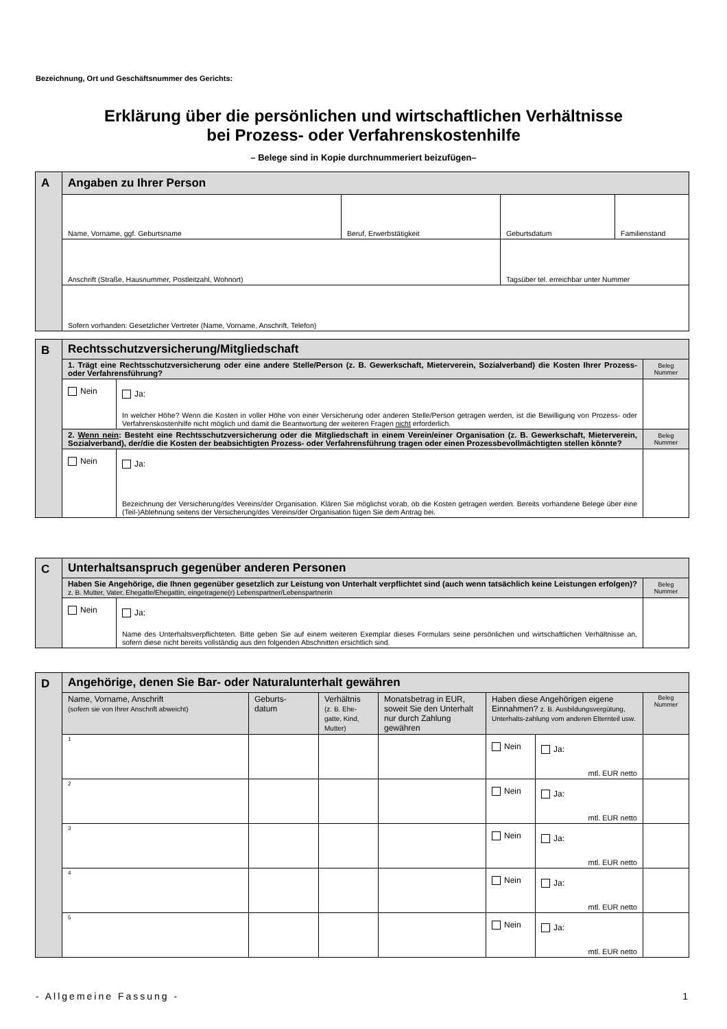Bezeichnung, Ort und Geschäftsnummer des Gerichts:
Erklärung über die persönlichen und wirtschaftlichen Verhältnisse
bei Prozess- oder Verfahrenskostenhilfe
– Belege sind in Kopie durchnummeriert beizufügen–
| A | Angaben zu Ihrer Person | | | |
| | Name, Vorname, ggf. Geburtsname | Beruf, Erwerbstätigkeit | Geburtsdatum | Familienstand |
| | Anschrift (Straße, Hausnummer, Postleitzahl, Wohnort) | | Tagsüber tel. erreichbar unter Nummer | |
| | Sofern vorhanden: Gesetzlicher Vertreter (Name, Vorname, Anschrift, Telefon) | | | |
| B | Rechtsschutzversicherung/Mitgliedschaft | | |
| | 1. Trägt eine Rechtsschutzversicherung oder eine andere Stelle/Person (z. B. Gewerkschaft, Mieterverein, Sozialverband) die Kosten Ihrer Prozess- oder Verfahrensführung? | | Beleg Nummer |
| | Nein | Ja: In welcher Höhe? Wenn die Kosten in voller Höhe von einer Versicherung oder anderen Stelle/Person getragen werden, ist die Bewilligung von Prozess- oder Verfahrenskostenhilfe nicht möglich und damit die Beantwortung der weiteren Fragen nicht erforderlich. | |
| | 2. Wenn nein : Besteht eine Rechtsschutzversicherung oder die Mitgliedschaft in einem Verein/einer Organisation (z. B. Gewerkschaft, Mieterverein, Sozialverband), der/die die Kosten der beabsichtigten Prozess- oder Verfahrensführung tragen oder einen Prozessbevollmächtigten stellen könnte? | | Beleg Nummer |
| | Nein | Ja: Bezeichnung der Versicherung/des Vereins/der Organisation. Klären Sie möglichst vorab, ob die Kosten getragen werden. Bereits vorhandene Belege über eine (Teil-)Ablehnung seitens der Versicherung/des Vereins/der Organisation fügen Sie dem Antrag bei. | |
| C | Unterhaltsanspruch gegenüber anderen Personen | | |
| | Haben Sie Angehörige, die Ihnen gegenüber gesetzlich zur Leistung von Unterhalt verpflichtet sind (auch wenn tatsächlich keine Leistungen erfolgen)? z. B. Mutter, Vater, Ehegatte/Ehegattin, eingetragene(r) Lebenspartner/Lebenspartnerin | | Beleg Nummer |
| | Nein | Ja: Name des Unterhaltsverpflichteten. Bitte geben Sie auf einem weiteren Exemplar dieses Formulars seine persönlichen und wirtschaftlichen Verhältnisse an, sofern diese nicht bereits vollständig aus den folgenden Abschnitten ersichtlich sind. | |
| D | Angehörige, denen Sie Bar- oder Naturalunterhalt gewähren | | | | | | |
| | Name, Vorname, Anschrift (sofern sie von Ihrer Anschrift abweicht) | Geburts- datum | Verhältnis (z. B. Ehe-gatte, Kind, Mutter) | Monatsbetrag in EUR, soweit Sie den Unterhalt nur durch Zahlung gewähren | Haben diese Angehörigen eigene Einnahmen? z. B. Ausbildungsvergütung, Unterhalts-zahlung vom anderen Elternteil usw. | | Beleg Nummer |
| | 1 | | | | Nein | Ja: mtl. EUR netto | |
| | 2 | | | | Nein | Ja: mtl. EUR netto | |
| | 3 | | | | Nein | Ja: mtl. EUR netto | |
| | 4 | | | | Nein | Ja: mtl. EUR netto | |
| | 5 | | | | Nein | Ja: mtl. EUR netto | |
- Allgemeine Fassung - 1